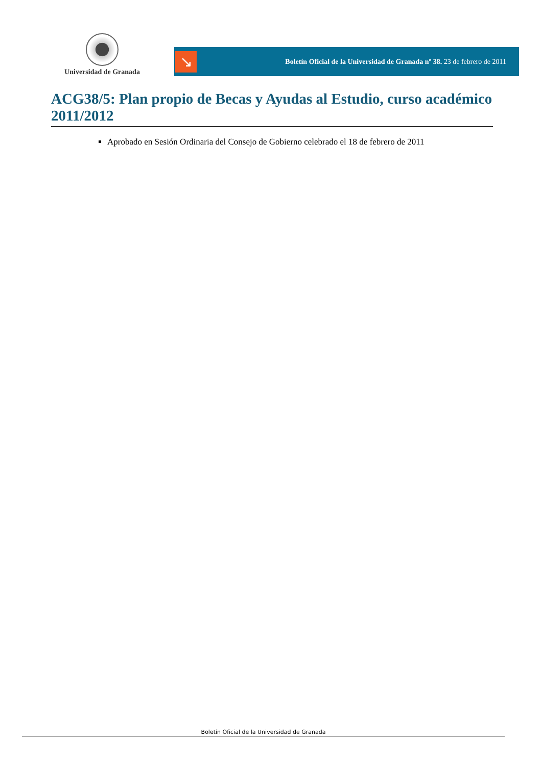Universidad de Granada
↘
Boletín Oficial de la Universidad de Granada nº 38. 23 de febrero de 2011
ACG38/5: Plan propio de Becas y Ayudas al Estudio, curso académico 2011/2012
Aprobado en Sesión Ordinaria del Consejo de Gobierno celebrado el 18 de febrero de 2011
Boletín Oficial de la Universidad de Granada